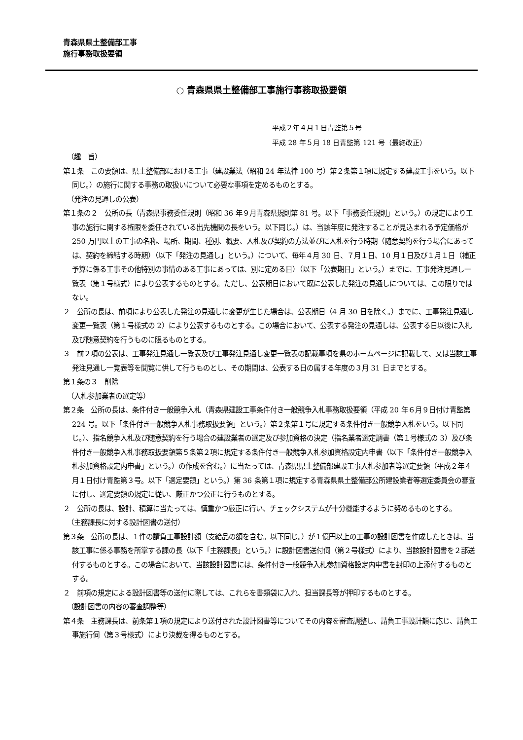青森県県土整備部工事
施行事務取扱要領
○ 青森県県土整備部工事施行事務取扱要領
平成２年４月１日青監第５号
平成 28 年５月 18 日青監第 121 号（最終改正）
（趣　旨）
第１条　この要領は、県土整備部における工事（建設業法（昭和 24 年法律 100 号）第２条第１項に規定する建設工事をいう。以下同じ。）の施行に関する事務の取扱いについて必要な事項を定めるものとする。
（発注の見通しの公表）
第１条の２　公所の長（青森県事務委任規則（昭和 36 年９月青森県規則第 81 号。以下「事務委任規則」という。）の規定により工事の施行に関する権限を委任されている出先機関の長をいう。以下同じ。）は、当該年度に発注することが見込まれる予定価格が 250 万円以上の工事の名称、場所、期間、種別、概要、入札及び契約の方法並びに入札を行う時期（随意契約を行う場合にあっては、契約を締結する時期）（以下「発注の見通し」という。）について、毎年４月 30 日、７月１日、10 月１日及び１月１日（補正予算に係る工事その他特別の事情のある工事にあっては、別に定める日）（以下「公表期日」という。）までに、工事発注見通し一覧表（第１号様式）により公表するものとする。ただし、公表期日において既に公表した発注の見通しについては、この限りではない。
２　公所の長は、前項により公表した発注の見通しに変更が生じた場合は、公表期日（4 月 30 日を除く。）までに、工事発注見通し変更一覧表（第１号様式の 2）により公表するものとする。この場合において、公表する発注の見通しは、公表する日以後に入札及び随意契約を行うものに限るものとする。
３　前２項の公表は、工事発注見通し一覧表及び工事発注見通し変更一覧表の記載事項を県のホームページに記載して、又は当該工事発注見通し一覧表等を閲覧に供して行うものとし、その期間は、公表する日の属する年度の３月 31 日までとする。
第１条の３　削除
（入札参加業者の選定等）
第２条　公所の長は、条件付き一般競争入札（青森県建設工事条件付き一般競争入札事務取扱要領（平成 20 年６月９日付け青監第 224 号。以下「条件付き一般競争入札事務取扱要領」という。）第２条第１号に規定する条件付き一般競争入札をいう。以下同じ。）、指名競争入札及び随意契約を行う場合の建設業者の選定及び参加資格の決定（指名業者選定調書（第１号様式の 3）及び条件付き一般競争入札事務取扱要領第５条第２項に規定する条件付き一般競争入札参加資格設定内申書（以下「条件付き一般競争入札参加資格設定内申書」という。）の作成を含む。）に当たっては、青森県県土整備部建設工事入札参加者等選定要領（平成２年４月１日付け青監第３号。以下「選定要領」という。）第 36 条第１項に規定する青森県県土整備部公所建設業者等選定委員会の審査に付し、選定要領の規定に従い、厳正かつ公正に行うものとする。
２　公所の長は、設計、積算に当たっては、慎重かつ厳正に行い、チェックシステムが十分機能するように努めるものとする。
（主務課長に対する設計図書の送付）
第３条　公所の長は、１件の請負工事設計額（支給品の額を含む。以下同じ。）が１億円以上の工事の設計図書を作成したときは、当該工事に係る事務を所掌する課の長（以下「主務課長」という。）に設計図書送付伺（第２号様式）により、当該設計図書を２部送付するものとする。この場合において、当該設計図書には、条件付き一般競争入札参加資格設定内申書を封印の上添付するものとする。
２　前項の規定による設計図書等の送付に際しては、これらを書類袋に入れ、担当課長等が押印するものとする。
（設計図書の内容の審査調整等）
第４条　主務課長は、前条第１項の規定により送付された設計図書等についてその内容を審査調整し、請負工事設計額に応じ、請負工事施行伺（第３号様式）により決裁を得るものとする。